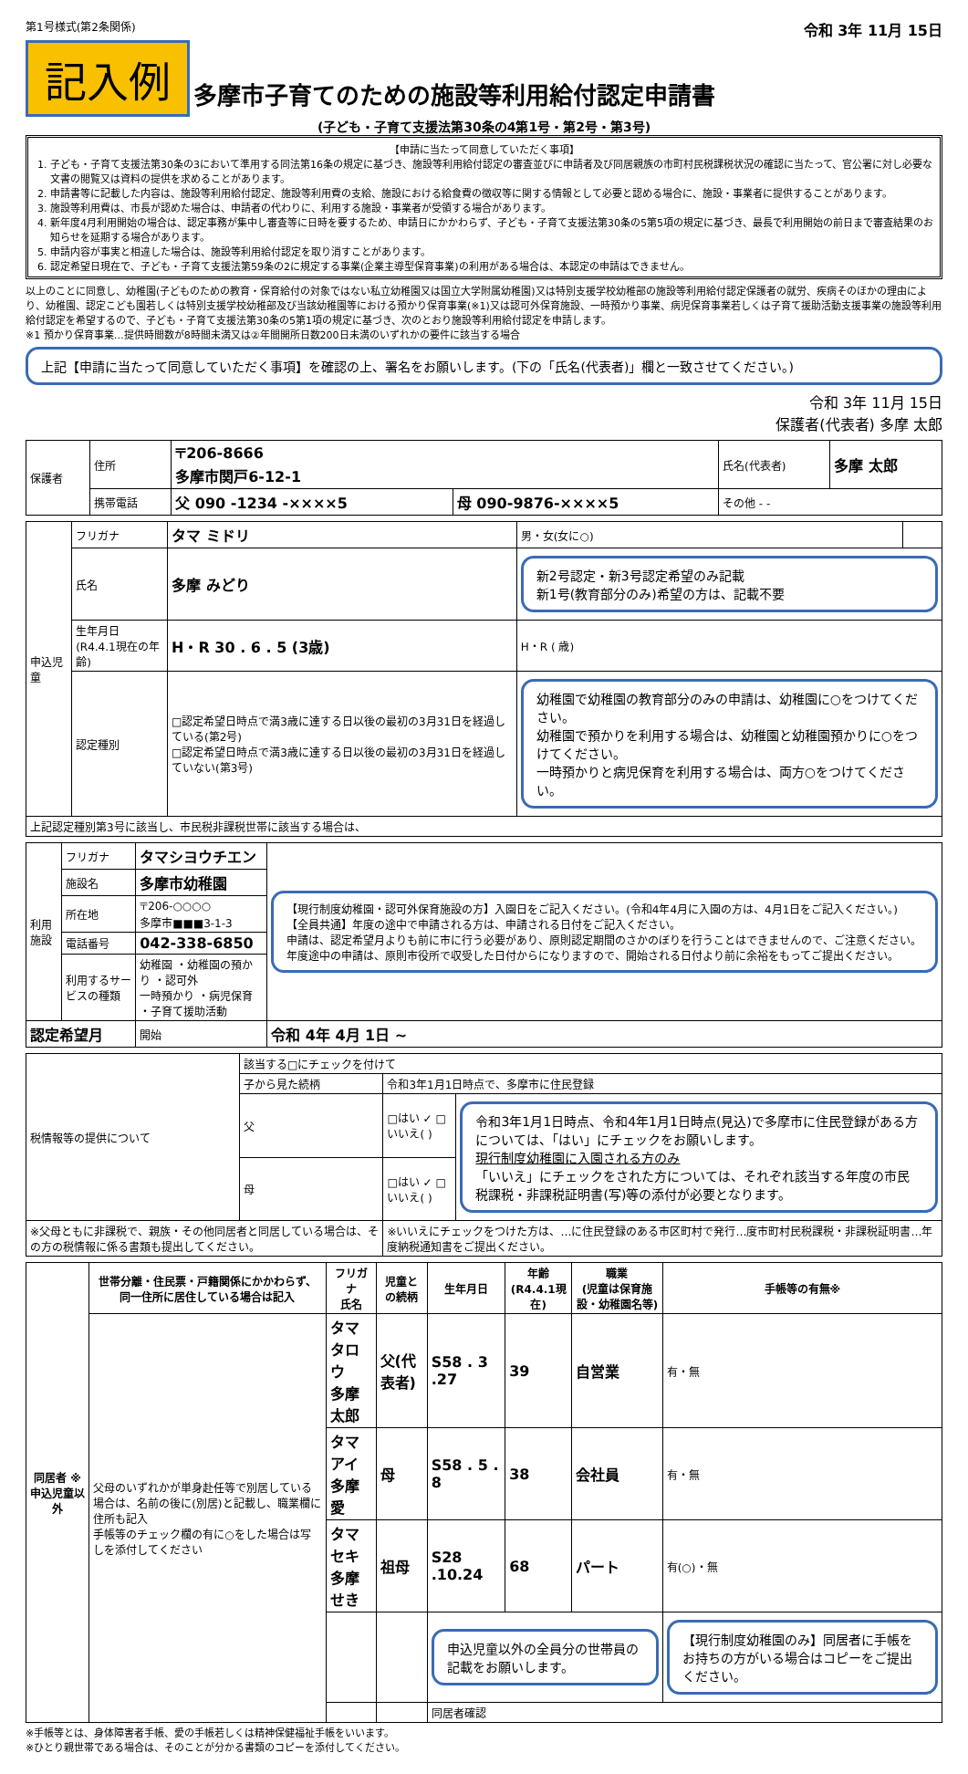第1号様式(第2条関係) 令和 3年 11月 15日
記入例
多摩市子育てのための施設等利用給付認定申請書
(子ども・子育て支援法第30条の4第1号・第2号・第3号)
【申請に当たって同意していただく事項】
1. 子ども・子育て支援法第30条の3において準用する同法第16条の規定に基づき、施設等利用給付認定の審査並びに申請者及び同居親族の市町村民税課税状況の確認に当たって、官公署に対し必要な文書の閲覧又は資料の提供を求めることがあります。
2. 申請書等に記載した内容は、施設等利用給付認定、施設等利用費の支給、施設における給食費の徴収等に関する情報として必要と認める場合に、施設・事業者に提供することがあります。
3. 施設等利用費は、市長が認めた場合は、申請者の代わりに、利用する施設・事業者が受領する場合があります。
4. 新年度4月利用開始の場合は、認定事務が集中し審査等に日時を要するため、申請日にかかわらず、子ども・子育て支援法第30条の5第5項の規定に基づき、最長で利用開始の前日まで審査結果のお知らせを延期する場合があります。
5. 申請内容が事実と相違した場合は、施設等利用給付認定を取り消すことがあります。
6. 認定希望日現在で、子ども・子育て支援法第59条の2に規定する事業(企業主導型保育事業)の利用がある場合は、本認定の申請はできません。
以上のことに同意し、幼稚園(子どものための教育・保育給付の対象ではない私立幼稚園又は国立大学附属幼稚園)又は特別支援学校幼稚部の施設等利用給付認定保護者の就労、疾病そのほかの理由により、幼稚園、認定こども園若しくは特別支援学校幼稚部及び当該幼稚園等における預かり保育事業(※1)又は認可外保育施設、一時預かり事業、病児保育事業若しくは子育て援助活動支援事業の施設等利用給付認定を希望するので、子ども・子育て支援法第30条の5第1項の規定に基づき、次のとおり施設等利用給付認定を申請します。
※1 預かり保育事業…提供時間数が8時間未満又は②年間開所日数200日未満のいずれかの要件に該当する場合
上記【申請に当たって同意していただく事項】を確認の上、署名をお願いします。(下の「氏名(代表者)」欄と一致させてください。)
令和 3年 11月 15日
保護者(代表者) 多摩 太郎
| 保護者 | 住所 | 〒206-8666 多摩市関戸6-12-1 | | 氏名(代表者) | 多摩 太郎 |
| | 携帯電話 | 父 090 -1234 -××××5 | 母 090-9876-××××5 | その他 - - | |
| 申込児童 | フリガナ | タマ ミドリ | 男・女(女に○) | |
| | 氏名 | 多摩 みどり | 新2号認定・新3号認定希望のみ記載 新1号(教育部分のみ)希望の方は、記載不要 | |
| | 生年月日 (R4.4.1現在の年齢) | H・R 30 . 6 . 5 (3歳) | H・R ( 歳) | |
| | 認定種別 | □認定希望日時点で満3歳に達する日以後の最初の3月31日を経過している(第2号) □認定希望日時点で満3歳に達する日以後の最初の3月31日を経過していない(第3号) | 幼稚園で幼稚園の教育部分のみの申請は、幼稚園に○をつけてください。 幼稚園で預かりを利用する場合は、幼稚園と幼稚園預かりに○をつけてください。 一時預かりと病児保育を利用する場合は、両方○をつけてください。 | |
| 上記認定種別第3号に該当し、市民税非課税世帯に該当する場合は、 | | | | |
| 利用施設 | フリガナ | タマシヨウチエン | 【現行制度幼稚園・認可外保育施設の方】入園日をご記入ください。(令和4年4月に入園の方は、4月1日をご記入ください。) 【全員共通】年度の途中で申請される方は、申請される日付をご記入ください。 申請は、認定希望月よりも前に市に行う必要があり、原則認定期間のさかのぼりを行うことはできませんので、ご注意ください。年度途中の申請は、原則市役所で収受した日付からになりますので、開始される日付より前に余裕をもってご提出ください。 |
| | 施設名 | 多摩市幼稚園 | |
| | 所在地 | 〒206-○○○○ 多摩市■■■3-1-3 | |
| | 電話番号 | 042-338-6850 | |
| | 利用するサービスの種類 | 幼稚園 ・幼稚園の預かり ・認可外 一時預かり ・病児保育 ・子育て援助活動 | |
| 認定希望月 | | 開始 | 令和 4年 4月 1日 ~ |
| 税情報等の提供について | 該当する□にチェックを付けて | | |
| | 子から見た続柄 | 令和3年1月1日時点で、多摩市に住民登録 | |
| | 父 | □はい ✓ □いいえ( ) | 令和3年1月1日時点、令和4年1月1日時点(見込)で多摩市に住民登録がある方については、「はい」にチェックをお願いします。 現行制度幼稚園に入園される方のみ 「いいえ」にチェックをされた方については、それぞれ該当する年度の市民税課税・非課税証明書(写)等の添付が必要となります。 |
| | 母 | □はい ✓ □いいえ( ) | |
| ※父母ともに非課税で、親族・その他同居者と同居している場合は、その方の税情報に係る書類も提出してください。 | | ※いいえにチェックをつけた方は、…に住民登録のある市区町村で発行…度市町村民税課税・非課税証明書…年度納税通知書をご提出ください。 | |
| 同居者 ※申込児童以外 | 世帯分離・住民票・戸籍関係にかかわらず、同一住所に居住している場合は記入 | フリガナ 氏名 | 児童との続柄 | 生年月日 | 年齢 (R4.4.1現在) | 職業 (児童は保育施設・幼稚園名等) | 手帳等の有無※ |
| --- | --- | --- | --- | --- | --- | --- | --- |
| | 父母のいずれかが単身赴任等で別居している場合は、名前の後に(別居)と記載し、職業欄に住所も記入 手帳等のチェック欄の有に○をした場合は写しを添付してください | タマ タロウ 多摩 太郎 | 父(代表者) | S58 . 3 .27 | 39 | 自営業 | 有・無 |
| | | タマ アイ 多摩 愛 | 母 | S58 . 5 . 8 | 38 | 会社員 | 有・無 |
| | | タマ セキ 多摩 せき | 祖母 | S28 .10.24 | 68 | パート | 有(○)・無 |
| | | | | 申込児童以外の全員分の世帯員の記載をお願いします。 | | | 【現行制度幼稚園のみ】同居者に手帳をお持ちの方がいる場合はコピーをご提出ください。 |
| | | | | 同居者確認 | | | |
※手帳等とは、身体障害者手帳、愛の手帳若しくは精神保健福祉手帳をいいます。
※ひとり親世帯である場合は、そのことが分かる書類のコピーを添付してください。